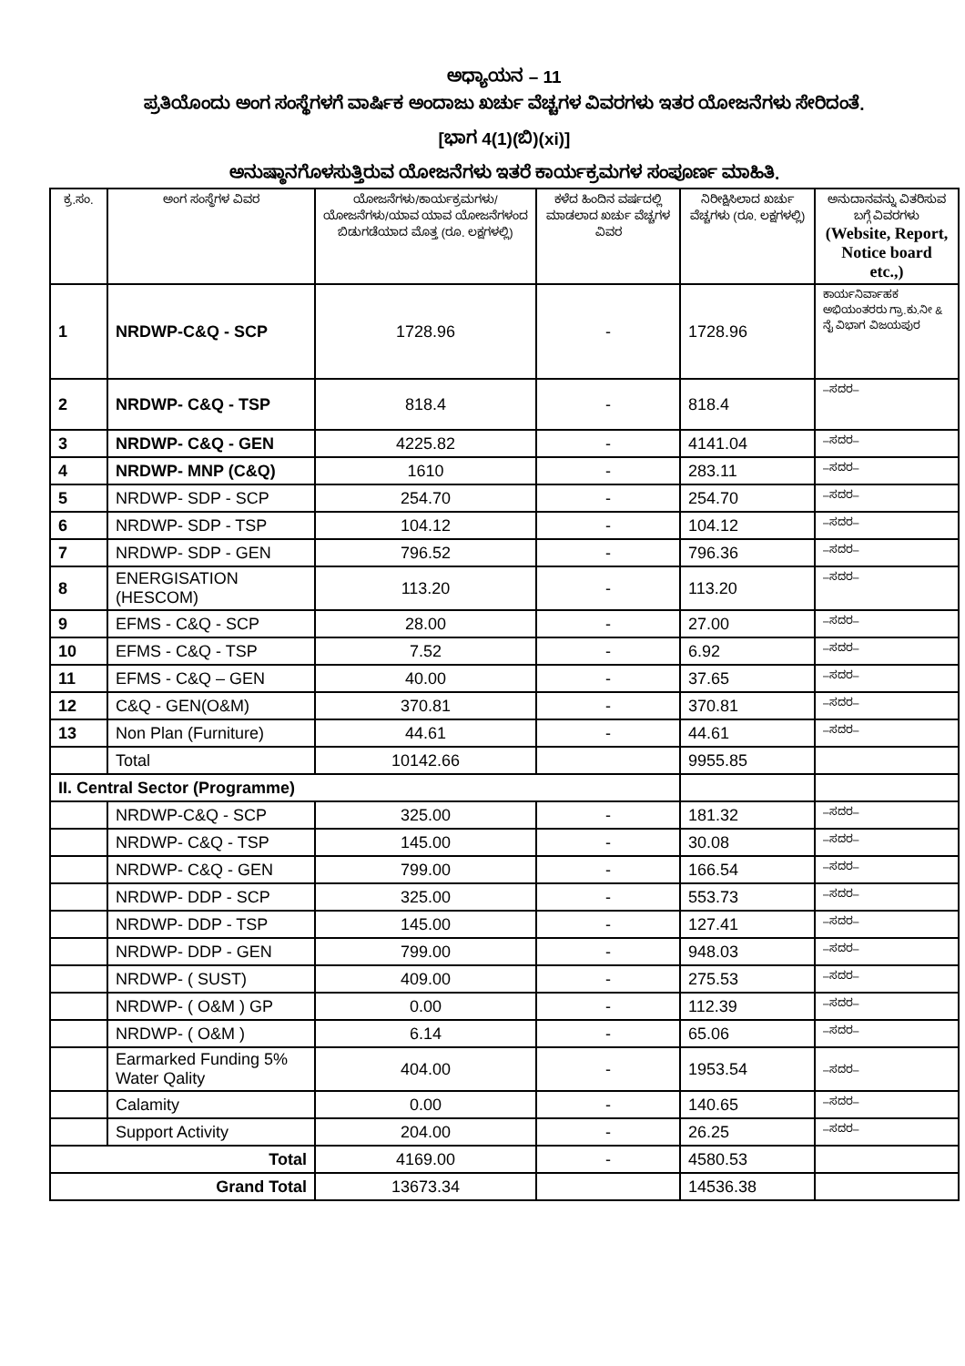ಅಧ್ಯಾಯನ – 11
ಪ್ರತಿಯೊಂದು ಅಂಗ ಸಂಸ್ಥೆಗಳಗೆ ವಾರ್ಷಿಕ ಅಂದಾಜು ಖರ್ಚು ವೆಚ್ಚಗಳ ವಿವರಗಳು ಇತರ ಯೋಜನೆಗಳು ಸೇರಿದಂತೆ.
[ಭಾಗ 4(1)(ಬಿ)(xi)]
ಅನುಷ್ಠಾನಗೊಳಸುತ್ತಿರುವ ಯೋಜನೆಗಳು ಇತರೆ ಕಾರ್ಯಕ್ರಮಗಳ ಸಂಪೂರ್ಣ ಮಾಹಿತಿ.
| ಕ್ರ.ಸಂ. | ಅಂಗ ಸಂಸ್ಥೆಗಳ ವಿವರ | ಯೋಜನೆಗಳು/ಕಾರ್ಯಕ್ರಮಗಳು/ ಯೋಜನೆಗಳು/ಯಾವ ಯಾವ ಯೋಜನೆಗಳಂದ ಬಿಡುಗಡೆಯಾದ ಮೊತ್ತ (ರೂ. ಲಕ್ಷಗಳಲ್ಲಿ) | ಕಳೆದ ಹಿಂದಿನ ವರ್ಷದಲ್ಲಿ ಮಾಡಲಾದ ಖರ್ಚು ವೆಚ್ಚಗಳ ವಿವರ | ನಿರೀಕ್ಷಿಸಿಲಾದ ಖರ್ಚು ವೆಚ್ಚಗಳು (ರೂ. ಲಕ್ಷಗಳಲ್ಲಿ) | ಅನುದಾನವನ್ನು ವಿತರಿಸುವ ಬಗ್ಗೆ ವಿವರಗಳು (Website, Report, Notice board etc.,) |
| --- | --- | --- | --- | --- | --- |
| 1 | NRDWP-C&Q - SCP | 1728.96 | - | 1728.96 | ಕಾರ್ಯನಿರ್ವಾಹಕ ಅಭಿಯಂತರರು ಗ್ರಾ.ಕು.ನೀ & ನೈ ವಿಭಾಗ ವಿಜಯಪುರ |
| 2 | NRDWP- C&Q - TSP | 818.4 | - | 818.4 | –ಸದರ– |
| 3 | NRDWP- C&Q - GEN | 4225.82 | - | 4141.04 | –ಸದರ– |
| 4 | NRDWP- MNP (C&Q) | 1610 | - | 283.11 | –ಸದರ– |
| 5 | NRDWP- SDP - SCP | 254.70 | - | 254.70 | –ಸದರ– |
| 6 | NRDWP- SDP - TSP | 104.12 | - | 104.12 | –ಸದರ– |
| 7 | NRDWP- SDP - GEN | 796.52 | - | 796.36 | –ಸದರ– |
| 8 | ENERGISATION (HESCOM) | 113.20 | - | 113.20 | –ಸದರ– |
| 9 | EFMS - C&Q - SCP | 28.00 | - | 27.00 | –ಸದರ– |
| 10 | EFMS - C&Q - TSP | 7.52 | - | 6.92 | –ಸದರ– |
| 11 | EFMS - C&Q – GEN | 40.00 | - | 37.65 | –ಸದರ– |
| 12 | C&Q - GEN(O&M) | 370.81 | - | 370.81 | –ಸದರ– |
| 13 | Non Plan (Furniture) | 44.61 | - | 44.61 | –ಸದರ– |
| | Total | 10142.66 | | 9955.85 | |
| II. Central Sector (Programme) | | | | | |
| | NRDWP-C&Q - SCP | 325.00 | - | 181.32 | –ಸದರ– |
| | NRDWP- C&Q - TSP | 145.00 | - | 30.08 | –ಸದರ– |
| | NRDWP- C&Q - GEN | 799.00 | - | 166.54 | –ಸದರ– |
| | NRDWP- DDP - SCP | 325.00 | - | 553.73 | –ಸದರ– |
| | NRDWP- DDP - TSP | 145.00 | - | 127.41 | –ಸದರ– |
| | NRDWP- DDP - GEN | 799.00 | - | 948.03 | –ಸದರ– |
| | NRDWP- ( SUST) | 409.00 | - | 275.53 | –ಸದರ– |
| | NRDWP- ( O&M ) GP | 0.00 | - | 112.39 | –ಸದರ– |
| | NRDWP- ( O&M ) | 6.14 | - | 65.06 | –ಸದರ– |
| | Earmarked Funding 5% Water Qality | 404.00 | - | 1953.54 | –ಸದರ– |
| | Calamity | 0.00 | - | 140.65 | –ಸದರ– |
| | Support Activity | 204.00 | - | 26.25 | –ಸದರ– |
| Total | | 4169.00 | - | 4580.53 | |
| Grand Total | | 13673.34 | | 14536.38 | |